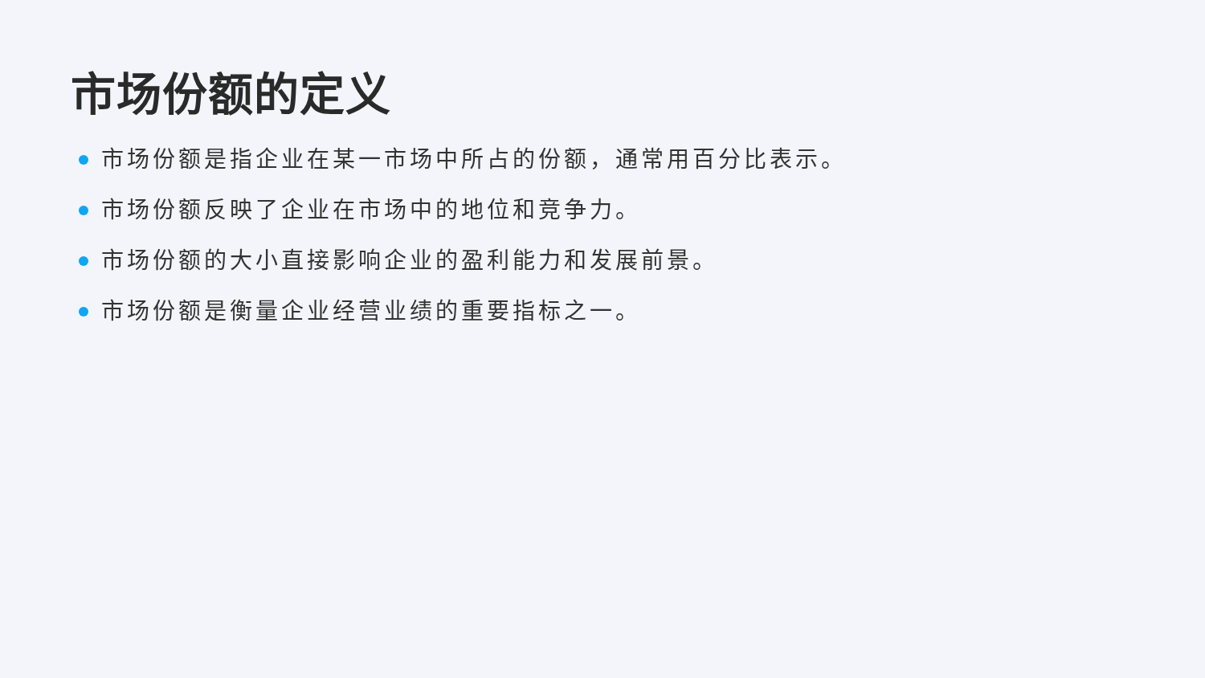市场份额的定义
市场份额是指企业在某一市场中所占的份额，通常用百分比表示。
市场份额反映了企业在市场中的地位和竞争力。
市场份额的大小直接影响企业的盈利能力和发展前景。
市场份额是衡量企业经营业绩的重要指标之一。